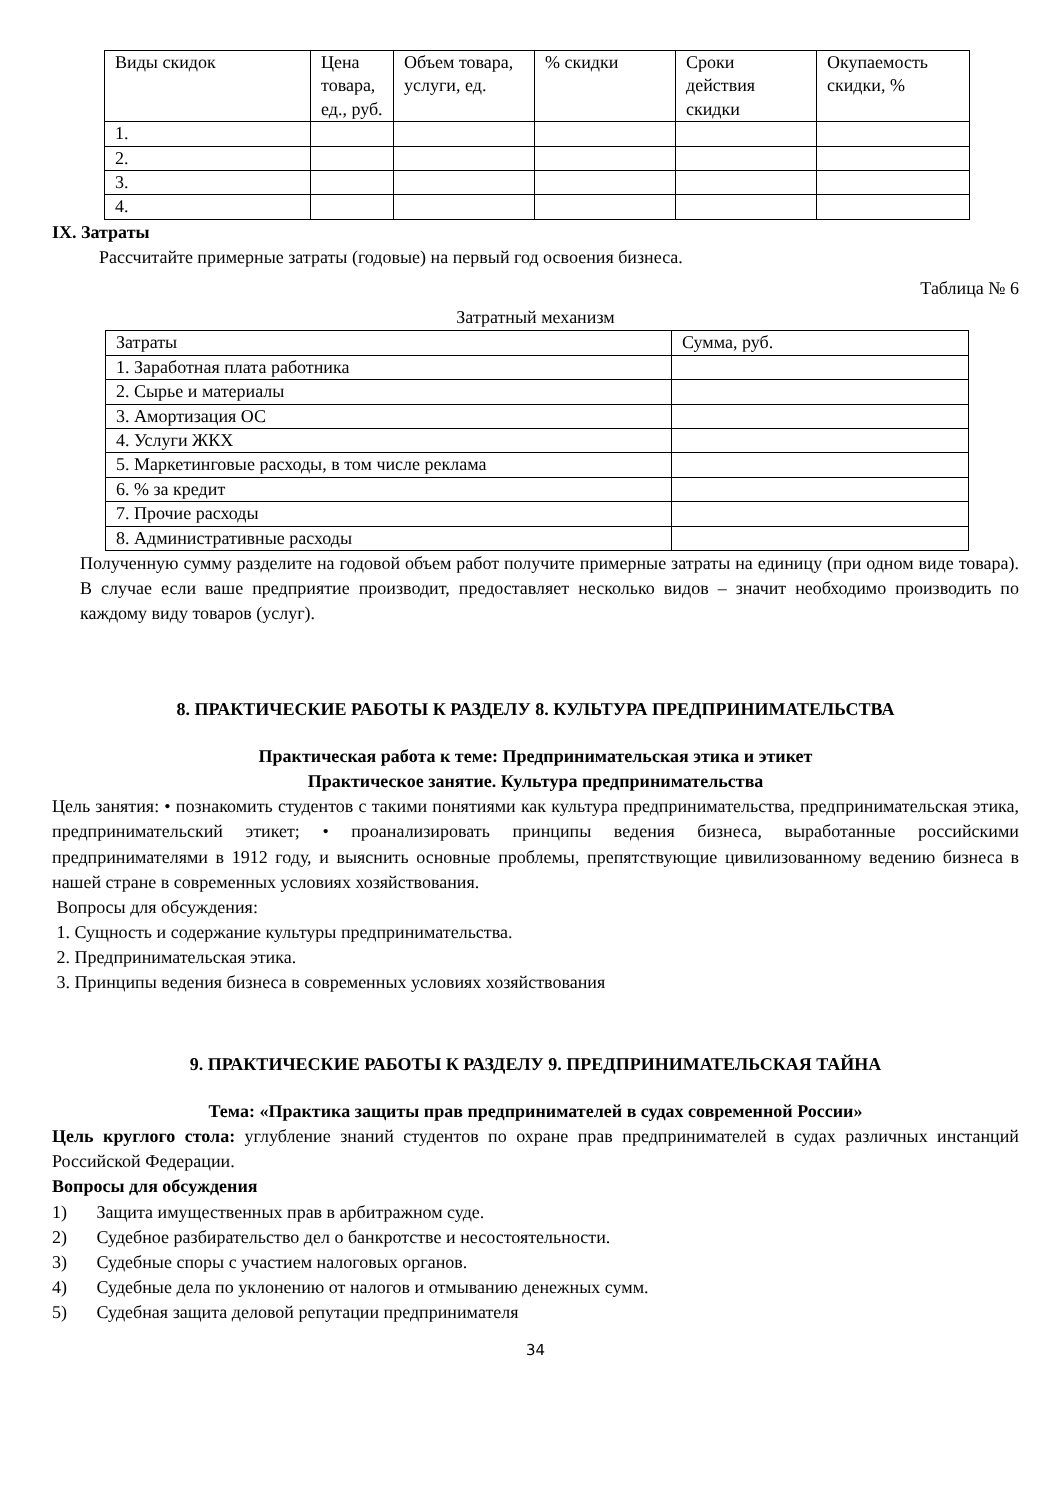| Виды скидок | Цена товара, ед., руб. | Объем товара, услуги, ед. | % скидки | Сроки действия скидки | Окупаемость скидки, % |
| --- | --- | --- | --- | --- | --- |
| 1. | | | | | |
| 2. | | | | | |
| 3. | | | | | |
| 4. | | | | | |
IX. Затраты
Рассчитайте примерные затраты (годовые) на первый год освоения бизнеса.
Таблица № 6
Затратный механизм
| Затраты | Сумма, руб. |
| --- | --- |
| 1. Заработная плата работника | |
| 2. Сырье и материалы | |
| 3. Амортизация ОС | |
| 4. Услуги ЖКХ | |
| 5. Маркетинговые расходы, в том числе реклама | |
| 6. % за кредит | |
| 7. Прочие расходы | |
| 8. Административные расходы | |
Полученную сумму разделите на годовой объем работ получите примерные затраты на единицу (при одном виде товара). В случае если ваше предприятие производит, предоставляет несколько видов – значит необходимо производить по каждому виду товаров (услуг).
8. ПРАКТИЧЕСКИЕ РАБОТЫ К РАЗДЕЛУ 8. КУЛЬТУРА ПРЕДПРИНИМАТЕЛЬСТВА
Практическая работа к теме: Предпринимательская этика и этикет
Практическое занятие. Культура предпринимательства
Цель занятия: • познакомить студентов с такими понятиями как культура предпринимательства, предпринимательская этика, предпринимательский этикет; • проанализировать принципы ведения бизнеса, выработанные российскими предпринимателями в 1912 году, и выяснить основные проблемы, препятствующие цивилизованному ведению бизнеса в нашей стране в современных условиях хозяйствования.
Вопросы для обсуждения:
1. Сущность и содержание культуры предпринимательства.
2. Предпринимательская этика.
3. Принципы ведения бизнеса в современных условиях хозяйствования
9. ПРАКТИЧЕСКИЕ РАБОТЫ К РАЗДЕЛУ 9. ПРЕДПРИНИМАТЕЛЬСКАЯ ТАЙНА
Тема: «Практика защиты прав предпринимателей в судах современной России»
Цель круглого стола: углубление знаний студентов по охране прав предпринимателей в судах различных инстанций Российской Федерации.
Вопросы для обсуждения
1) Защита имущественных прав в арбитражном суде.
2) Судебное разбирательство дел о банкротстве и несостоятельности.
3) Судебные споры с участием налоговых органов.
4) Судебные дела по уклонению от налогов и отмыванию денежных сумм.
5) Судебная защита деловой репутации предпринимателя
34